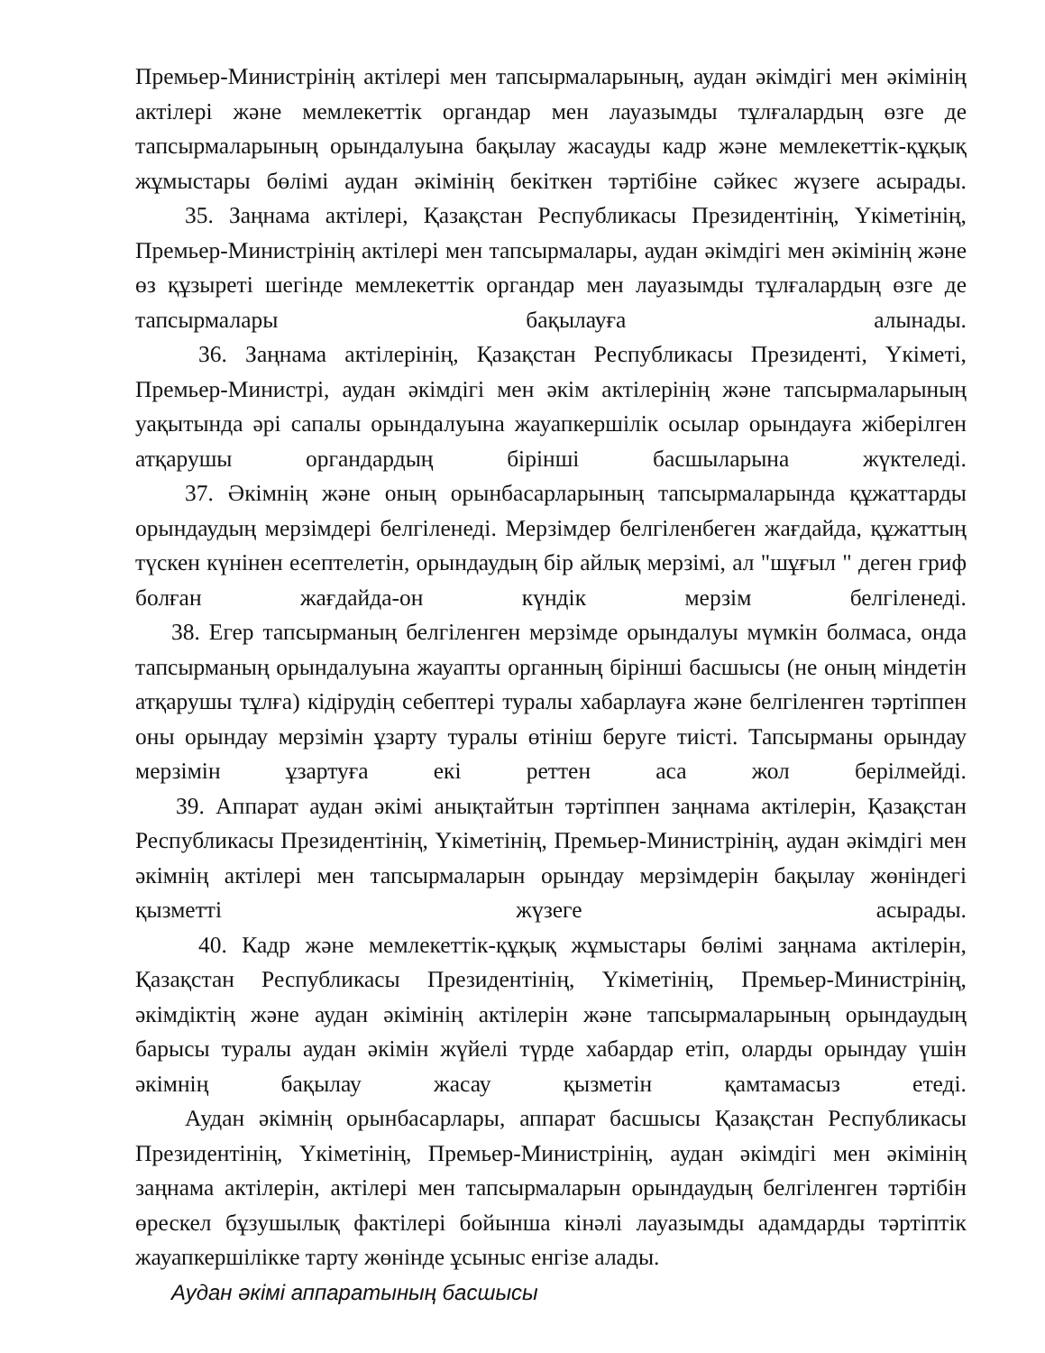Премьер-Министрінің актілері мен тапсырмаларының, аудан әкімдігі мен әкімінің актілері және мемлекеттік органдар мен лауазымды тұлғалардың өзге де тапсырмаларының орындалуына бақылау жасауды кадр және мемлекеттік-құқық жұмыстары бөлімі аудан әкімінің бекіткен тәртібіне сәйкес жүзеге асырады.
35. Заңнама актілері, Қазақстан Республикасы Президентінің, Үкіметінің, Премьер-Министрінің актілері мен тапсырмалары, аудан әкімдігі мен әкімінің және өз құзыреті шегінде мемлекеттік органдар мен лауазымды тұлғалардың өзге де тапсырмалары бақылауға алынады.
36. Заңнама актілерінің, Қазақстан Республикасы Президенті, Үкіметі, Премьер-Министрі, аудан әкімдігі мен әкім актілерінің және тапсырмаларының уақытында әрі сапалы орындалуына жауапкершілік осылар орындауға жіберілген атқарушы органдардың бірінші басшыларына жүктеледі.
37. Әкімнің және оның орынбасарларының тапсырмаларында құжаттарды орындаудың мерзімдері белгіленеді. Мерзімдер белгіленбеген жағдайда, құжаттың түскен күнінен есептелетін, орындаудың бір айлық мерзімі, ал "шұғыл " деген гриф болған жағдайда-он күндік мерзім белгіленеді.
38. Егер тапсырманың белгіленген мерзімде орындалуы мүмкін болмаса, онда тапсырманың орындалуына жауапты органның бірінші басшысы (не оның міндетін атқарушы тұлға) кідірудің себептері туралы хабарлауға және белгіленген тәртіппен оны орындау мерзімін ұзарту туралы өтініш беруге тиісті. Тапсырманы орындау мерзімін ұзартуға екі реттен аса жол берілмейді.
39. Аппарат аудан әкімі анықтайтын тәртіппен заңнама актілерін, Қазақстан Республикасы Президентінің, Үкіметінің, Премьер-Министрінің, аудан әкімдігі мен әкімнің актілері мен тапсырмаларын орындау мерзімдерін бақылау жөніндегі қызметті жүзеге асырады.
40. Кадр және мемлекеттік-құқық жұмыстары бөлімі заңнама актілерін, Қазақстан Республикасы Президентінің, Үкіметінің, Премьер-Министрінің, әкімдіктің және аудан әкімінің актілерін және тапсырмаларының орындаудың барысы туралы аудан әкімін жүйелі түрде хабардар етіп, оларды орындау үшін әкімнің бақылау жасау қызметін қамтамасыз етеді.
Аудан әкімнің орынбасарлары, аппарат басшысы Қазақстан Республикасы Президентінің, Үкіметінің, Премьер-Министрінің, аудан әкімдігі мен әкімінің заңнама актілерін, актілері мен тапсырмаларын орындаудың белгіленген тәртібін өрескел бұзушылық фактілері бойынша кінәлі лауазымды адамдарды тәртіптік жауапкершілікке тарту жөнінде ұсыныс енгізе алады.
Аудан әкімі аппаратының басшысы